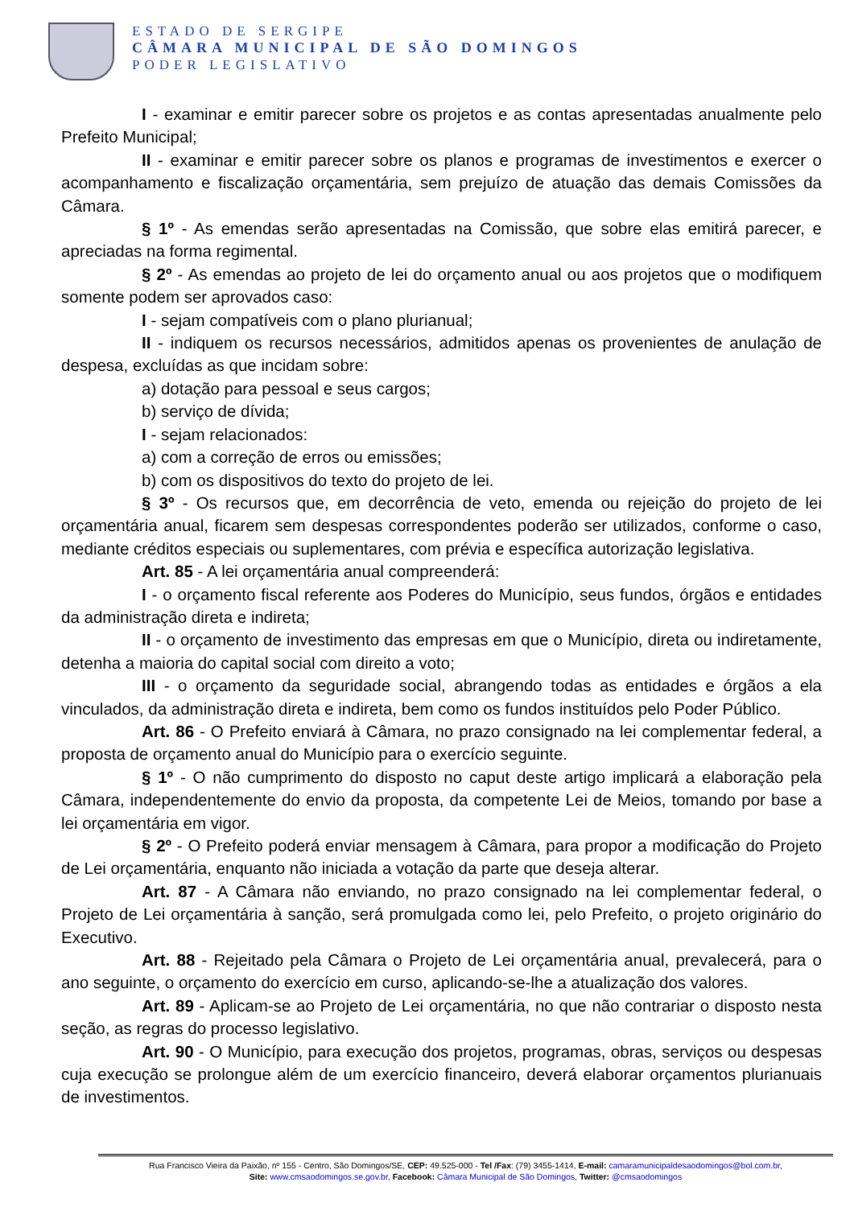ESTADO DE SERGIPE
CÂMARA MUNICIPAL DE SÃO DOMINGOS
PODER LEGISLATIVO
I - examinar e emitir parecer sobre os projetos e as contas apresentadas anualmente pelo Prefeito Municipal;
II - examinar e emitir parecer sobre os planos e programas de investimentos e exercer o acompanhamento e fiscalização orçamentária, sem prejuízo de atuação das demais Comissões da Câmara.
§ 1º - As emendas serão apresentadas na Comissão, que sobre elas emitirá parecer, e apreciadas na forma regimental.
§ 2º - As emendas ao projeto de lei do orçamento anual ou aos projetos que o modifiquem somente podem ser aprovados caso:
I - sejam compatíveis com o plano plurianual;
II - indiquem os recursos necessários, admitidos apenas os provenientes de anulação de despesa, excluídas as que incidam sobre:
a) dotação para pessoal e seus cargos;
b) serviço de dívida;
I - sejam relacionados:
a) com a correção de erros ou emissões;
b) com os dispositivos do texto do projeto de lei.
§ 3º - Os recursos que, em decorrência de veto, emenda ou rejeição do projeto de lei orçamentária anual, ficarem sem despesas correspondentes poderão ser utilizados, conforme o caso, mediante créditos especiais ou suplementares, com prévia e específica autorização legislativa.
Art. 85 - A lei orçamentária anual compreenderá:
I - o orçamento fiscal referente aos Poderes do Município, seus fundos, órgãos e entidades da administração direta e indireta;
II - o orçamento de investimento das empresas em que o Município, direta ou indiretamente, detenha a maioria do capital social com direito a voto;
III - o orçamento da seguridade social, abrangendo todas as entidades e órgãos a ela vinculados, da administração direta e indireta, bem como os fundos instituídos pelo Poder Público.
Art. 86 - O Prefeito enviará à Câmara, no prazo consignado na lei complementar federal, a proposta de orçamento anual do Município para o exercício seguinte.
§ 1º - O não cumprimento do disposto no caput deste artigo implicará a elaboração pela Câmara, independentemente do envio da proposta, da competente Lei de Meios, tomando por base a lei orçamentária em vigor.
§ 2º - O Prefeito poderá enviar mensagem à Câmara, para propor a modificação do Projeto de Lei orçamentária, enquanto não iniciada a votação da parte que deseja alterar.
Art. 87 - A Câmara não enviando, no prazo consignado na lei complementar federal, o Projeto de Lei orçamentária à sanção, será promulgada como lei, pelo Prefeito, o projeto originário do Executivo.
Art. 88 - Rejeitado pela Câmara o Projeto de Lei orçamentária anual, prevalecerá, para o ano seguinte, o orçamento do exercício em curso, aplicando-se-lhe a atualização dos valores.
Art. 89 - Aplicam-se ao Projeto de Lei orçamentária, no que não contrariar o disposto nesta seção, as regras do processo legislativo.
Art. 90 - O Município, para execução dos projetos, programas, obras, serviços ou despesas cuja execução se prolongue além de um exercício financeiro, deverá elaborar orçamentos plurianuais de investimentos.
Rua Francisco Vieira da Paixão, nº 155 - Centro, São Domingos/SE, CEP: 49.525-000 - Tel /Fax: (79) 3455-1414, E-mail: camaramunicipaldesaodomingos@bol.com.br,
Site: www.cmsaodomingos.se.gov.br, Facebook: Câmara Municipal de São Domingos, Twitter: @cmsaodomingos